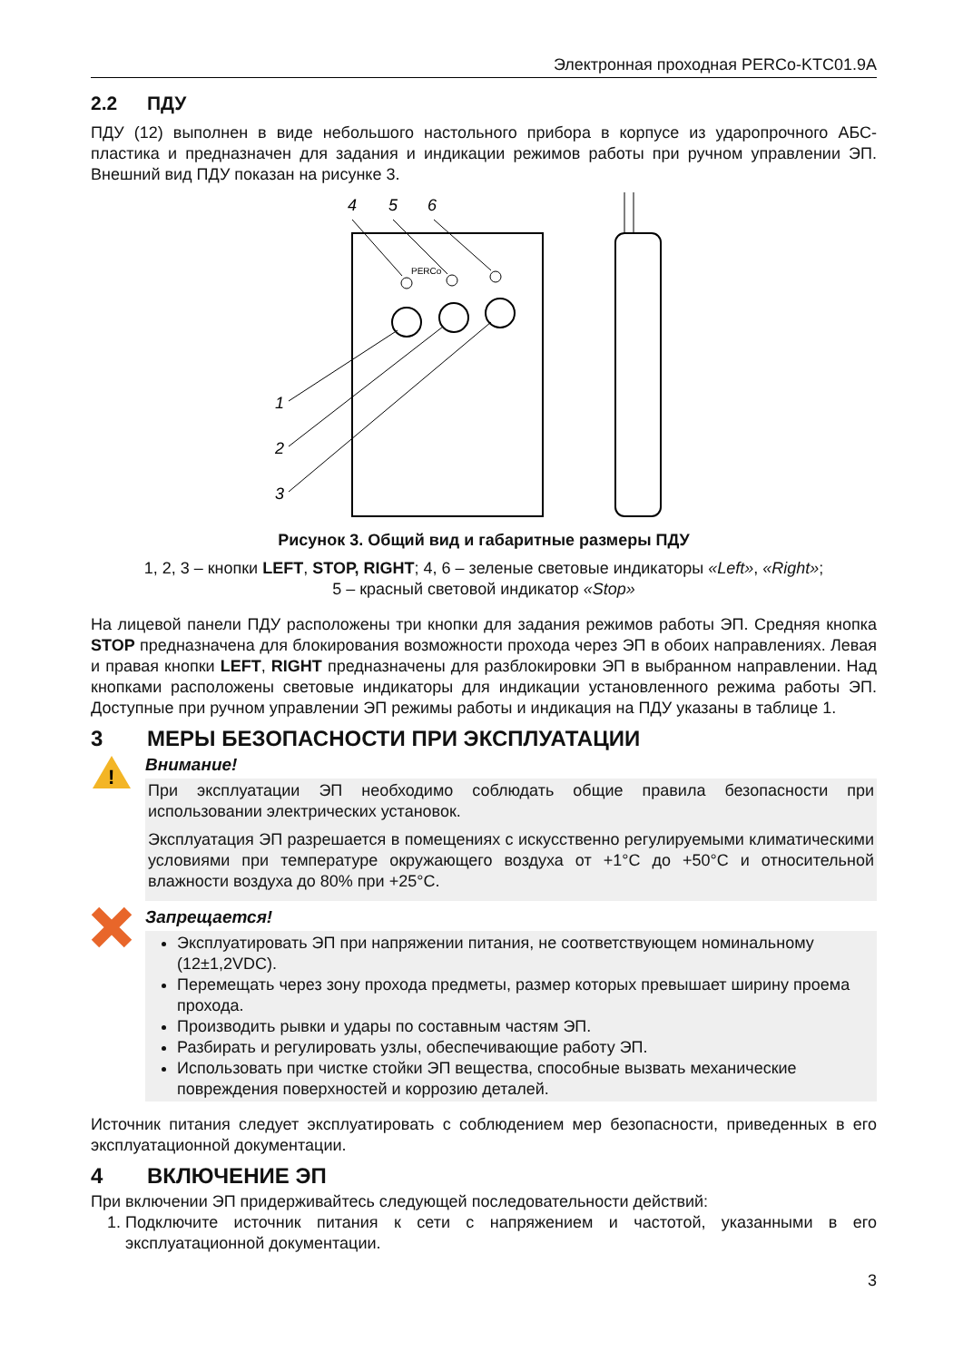Электронная проходная PERCo-KTC01.9A
2.2 ПДУ
ПДУ (12) выполнен в виде небольшого настольного прибора в корпусе из ударопрочного АБС-пластика и предназначен для задания и индикации режимов работы при ручном управлении ЭП. Внешний вид ПДУ показан на рисунке 3.
4
5
6
PERCo
1
2
3
Рисунок 3. Общий вид и габаритные размеры ПДУ
1, 2, 3 – кнопки LEFT, STOP, RIGHT; 4, 6 – зеленые световые индикаторы «Left», «Right»;
5 – красный световой индикатор «Stop»
На лицевой панели ПДУ расположены три кнопки для задания режимов работы ЭП. Средняя кнопка STOP предназначена для блокирования возможности прохода через ЭП в обоих направлениях. Левая и правая кнопки LEFT, RIGHT предназначены для разблокировки ЭП в выбранном направлении. Над кнопками расположены световые индикаторы для индикации установленного режима работы ЭП. Доступные при ручном управлении ЭП режимы работы и индикация на ПДУ указаны в таблице 1.
3 МЕРЫ БЕЗОПАСНОСТИ ПРИ ЭКСПЛУАТАЦИИ
!
Внимание!
При эксплуатации ЭП необходимо соблюдать общие правила безопасности при использовании электрических установок.
Эксплуатация ЭП разрешается в помещениях с искусственно регулируемыми климатическими условиями при температуре окружающего воздуха от +1°C до +50°C и относительной влажности воздуха до 80% при +25°C.
Запрещается!
Эксплуатировать ЭП при напряжении питания, не соответствующем номинальному (12±1,2VDC).
Перемещать через зону прохода предметы, размер которых превышает ширину проема прохода.
Производить рывки и удары по составным частям ЭП.
Разбирать и регулировать узлы, обеспечивающие работу ЭП.
Использовать при чистке стойки ЭП вещества, способные вызвать механические повреждения поверхностей и коррозию деталей.
Источник питания следует эксплуатировать с соблюдением мер безопасности, приведенных в его эксплуатационной документации.
4 ВКЛЮЧЕНИЕ ЭП
При включении ЭП придерживайтесь следующей последовательности действий:
1. Подключите источник питания к сети с напряжением и частотой, указанными в его эксплуатационной документации.
3